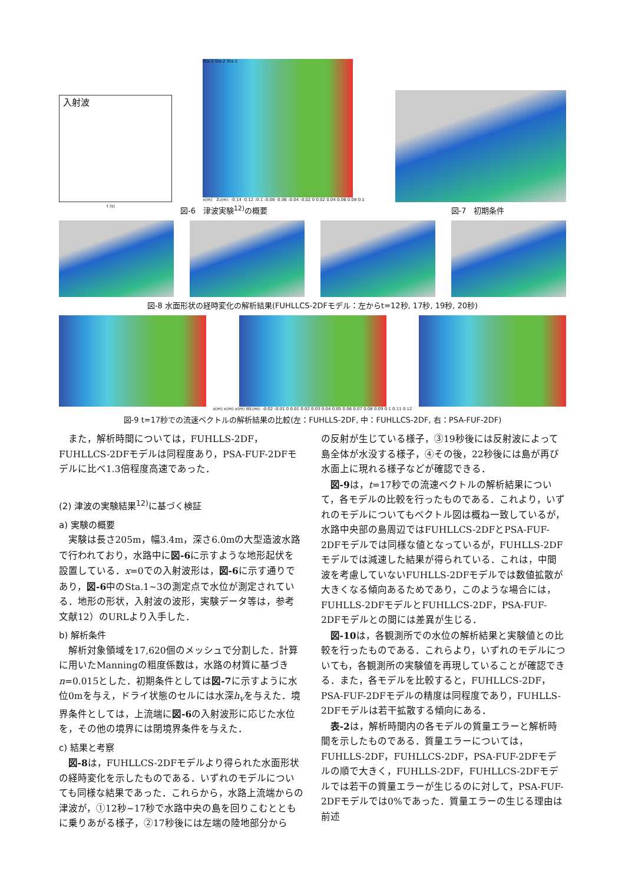入射波
t (s)
Sta.3 Sta.2 Sta.1
x(m) Z₀(m): -0.14 -0.12 -0.1 -0.08 -0.06 -0.04 -0.02 0 0.02 0.04 0.06 0.08 0.1
図-6　津波実験<sup>12)</sup>の概要
図-7　初期条件
図-8 水面形状の経時変化の解析結果(FUHLLCS-2DFモデル：左からt=12秒, 17秒, 19秒, 20秒)
x(m) x(m) x(m) WL(m): -0.02 -0.01 0 0.01 0.02 0.03 0.04 0.05 0.06 0.07 0.08 0.09 0.1 0.11 0.12
図-9 t=17秒での流速ベクトルの解析結果の比較(左：FUHLLS-2DF, 中：FUHLLCS-2DF, 右：PSA-FUF-2DF)
また，解析時間については，FUHLLS-2DF，FUHLLCS-2DFモデルは同程度あり，PSA-FUF-2DFモデルに比べ1.3倍程度高速であった．
(2) 津波の実験結果<sup>12)</sup>に基づく検証
a) 実験の概要
実験は長さ205m，幅3.4m，深さ6.0mの大型造波水路で行われており，水路中に図-6に示すような地形起伏を設置している．x=0での入射波形は，図-6に示す通りであり，図-6中のSta.1~3の測定点で水位が測定されている．地形の形状，入射波の波形，実験データ等は，参考文献12）のURLより入手した．
b) 解析条件
解析対象領域を17,620個のメッシュで分割した．計算に用いたManningの粗度係数は，水路の材質に基づきn=0.015とした．初期条件としては図-7に示すように水位0mを与え，ドライ状態のセルには水深h<sub>v</sub>を与えた．境界条件としては，上流端に図-6の入射波形に応じた水位を，その他の境界には閉境界条件を与えた．
c) 結果と考察
図-8は，FUHLLCS-2DFモデルより得られた水面形状の経時変化を示したものである．いずれのモデルについても同様な結果であった．これらから，水路上流端からの津波が，①12秒~17秒で水路中央の島を回りこむとともに乗りあがる様子，②17秒後には左端の陸地部分から
の反射が生じている様子，③19秒後には反射波によって島全体が水没する様子，④その後，22秒後には島が再び水面上に現れる様子などが確認できる．
図-9は，t=17秒での流速ベクトルの解析結果について，各モデルの比較を行ったものである．これより，いずれのモデルについてもベクトル図は概ね一致しているが，水路中央部の島周辺ではFUHLLCS-2DFとPSA-FUF-2DFモデルでは同様な値となっているが，FUHLLS-2DFモデルでは減速した結果が得られている．これは，中間波を考慮していないFUHLLS-2DFモデルでは数値拡散が大きくなる傾向あるためであり，このような場合には，FUHLLS-2DFモデルとFUHLLCS-2DF，PSA-FUF-2DFモデルとの間には差異が生じる．
図-10は，各観測所での水位の解析結果と実験値との比較を行ったものである．これらより，いずれのモデルについても，各観測所の実験値を再現していることが確認できる．また，各モデルを比較すると，FUHLLCS-2DF，PSA-FUF-2DFモデルの精度は同程度であり，FUHLLS-2DFモデルは若干拡散する傾向にある．
表-2は，解析時間内の各モデルの質量エラーと解析時間を示したものである．質量エラーについては，FUHLLS-2DF，FUHLLCS-2DF，PSA-FUF-2DFモデルの順で大きく，FUHLLS-2DF，FUHLLCS-2DFモデルでは若干の質量エラーが生じるのに対して，PSA-FUF-2DFモデルでは0%であった．質量エラーの生じる理由は前述